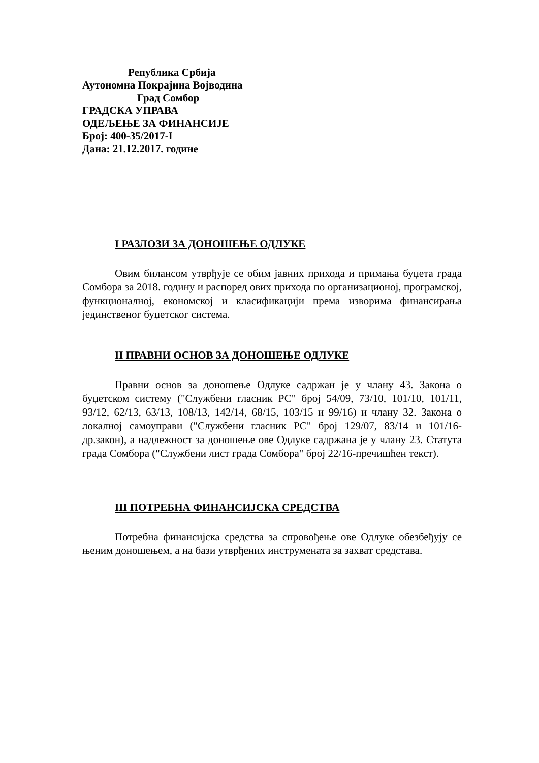Република Србија
Аутономна Покрајина Војводина
Град Сомбор
ГРАДСКА УПРАВА
ОДЕЉЕЊЕ ЗА ФИНАНСИЈЕ
Број: 400-35/2017-I
Дана: 21.12.2017. године
I РАЗЛОЗИ ЗА ДОНОШЕЊЕ ОДЛУКЕ
Овим билансом утврђује се обим јавних прихода и примања буџета града Сомбора за 2018. годину и распоред ових прихода по организационој, програмској, функционалној, економској и класификацији према изворима финансирања јединственог буџетског система.
II ПРАВНИ ОСНОВ ЗА ДОНОШЕЊЕ ОДЛУКЕ
Правни основ за доношење Одлуке садржан је у члану 43. Закона о буџетском систему ("Службени гласник РС" број 54/09, 73/10, 101/10, 101/11, 93/12, 62/13, 63/13, 108/13, 142/14, 68/15, 103/15 и 99/16) и члану 32. Закона о локалној самоуправи ("Службени гласник РС" број 129/07, 83/14 и 101/16-др.закон), а надлежност за доношење ове Одлуке садржана је у члану 23. Статута града Сомбора ("Службени лист града Сомбора" број 22/16-пречишћен текст).
III ПОТРЕБНА ФИНАНСИЈСКА СРЕДСТВА
Потребна финансијска средства за спровођење ове Одлуке обезбеђују се њеним доношењем, а на бази утврђених инструмената за захват средстава.